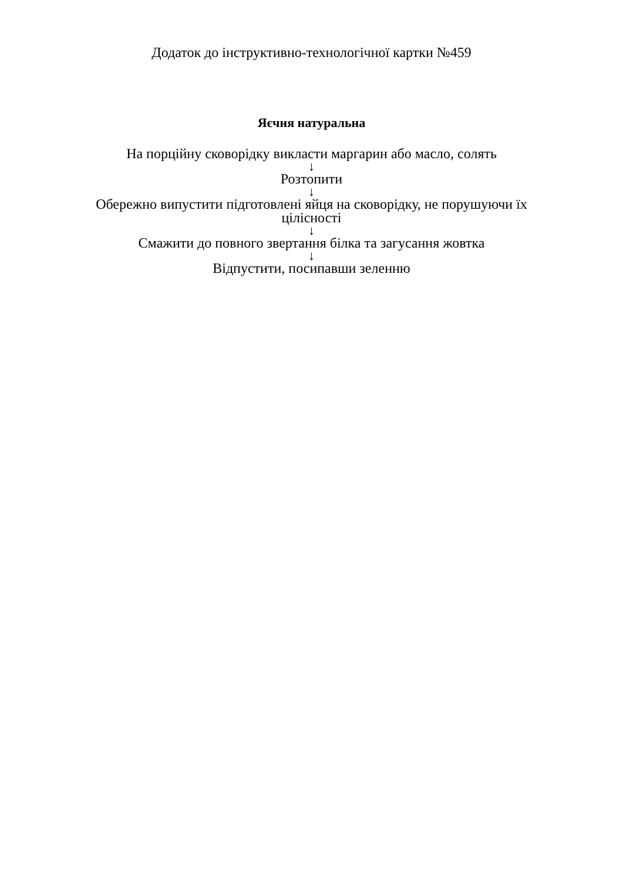Додаток до інструктивно-технологічної картки №459
Яєчня натуральна
На порційну сковорідку викласти маргарин або масло, солять
↓
Розтопити
↓
Обережно випустити підготовлені яйця на сковорідку, не порушуючи їх цілісності
↓
Смажити до повного звертання білка та загусання жовтка
↓
Відпустити, посипавши зеленню